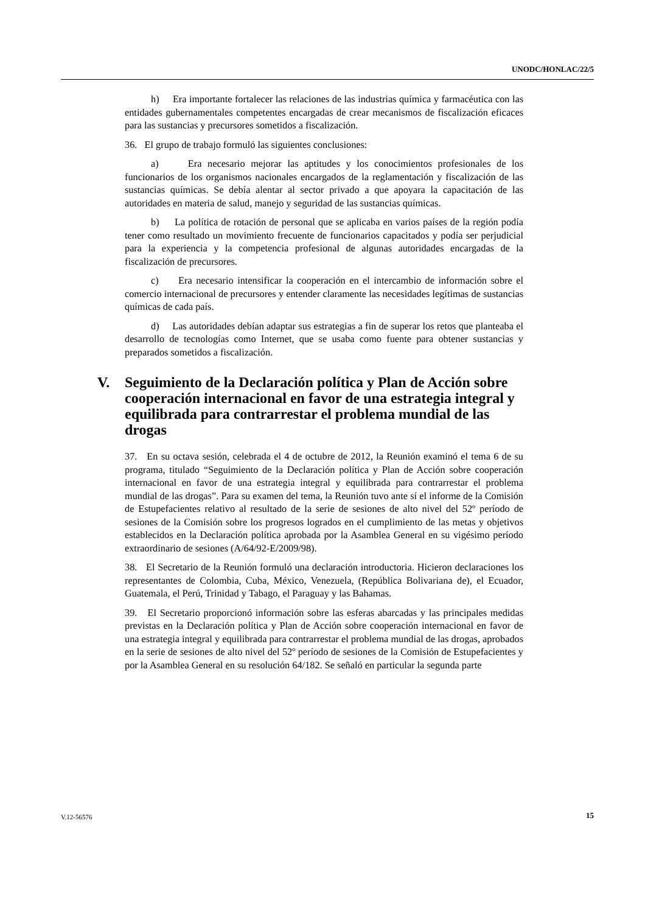UNODC/HONLAC/22/5
h) Era importante fortalecer las relaciones de las industrias química y farmacéutica con las entidades gubernamentales competentes encargadas de crear mecanismos de fiscalización eficaces para las sustancias y precursores sometidos a fiscalización.
36. El grupo de trabajo formuló las siguientes conclusiones:
a) Era necesario mejorar las aptitudes y los conocimientos profesionales de los funcionarios de los organismos nacionales encargados de la reglamentación y fiscalización de las sustancias químicas. Se debía alentar al sector privado a que apoyara la capacitación de las autoridades en materia de salud, manejo y seguridad de las sustancias químicas.
b) La política de rotación de personal que se aplicaba en varios países de la región podía tener como resultado un movimiento frecuente de funcionarios capacitados y podía ser perjudicial para la experiencia y la competencia profesional de algunas autoridades encargadas de la fiscalización de precursores.
c) Era necesario intensificar la cooperación en el intercambio de información sobre el comercio internacional de precursores y entender claramente las necesidades legítimas de sustancias químicas de cada país.
d) Las autoridades debían adaptar sus estrategias a fin de superar los retos que planteaba el desarrollo de tecnologías como Internet, que se usaba como fuente para obtener sustancias y preparados sometidos a fiscalización.
V. Seguimiento de la Declaración política y Plan de Acción sobre cooperación internacional en favor de una estrategia integral y equilibrada para contrarrestar el problema mundial de las drogas
37. En su octava sesión, celebrada el 4 de octubre de 2012, la Reunión examinó el tema 6 de su programa, titulado “Seguimiento de la Declaración política y Plan de Acción sobre cooperación internacional en favor de una estrategia integral y equilibrada para contrarrestar el problema mundial de las drogas”. Para su examen del tema, la Reunión tuvo ante sí el informe de la Comisión de Estupefacientes relativo al resultado de la serie de sesiones de alto nivel del 52º período de sesiones de la Comisión sobre los progresos logrados en el cumplimiento de las metas y objetivos establecidos en la Declaración política aprobada por la Asamblea General en su vigésimo período extraordinario de sesiones (A/64/92-E/2009/98).
38. El Secretario de la Reunión formuló una declaración introductoria. Hicieron declaraciones los representantes de Colombia, Cuba, México, Venezuela, (República Bolivariana de), el Ecuador, Guatemala, el Perú, Trinidad y Tabago, el Paraguay y las Bahamas.
39. El Secretario proporcionó información sobre las esferas abarcadas y las principales medidas previstas en la Declaración política y Plan de Acción sobre cooperación internacional en favor de una estrategia integral y equilibrada para contrarrestar el problema mundial de las drogas, aprobados en la serie de sesiones de alto nivel del 52º período de sesiones de la Comisión de Estupefacientes y por la Asamblea General en su resolución 64/182. Se señaló en particular la segunda parte
V.12-56576 15